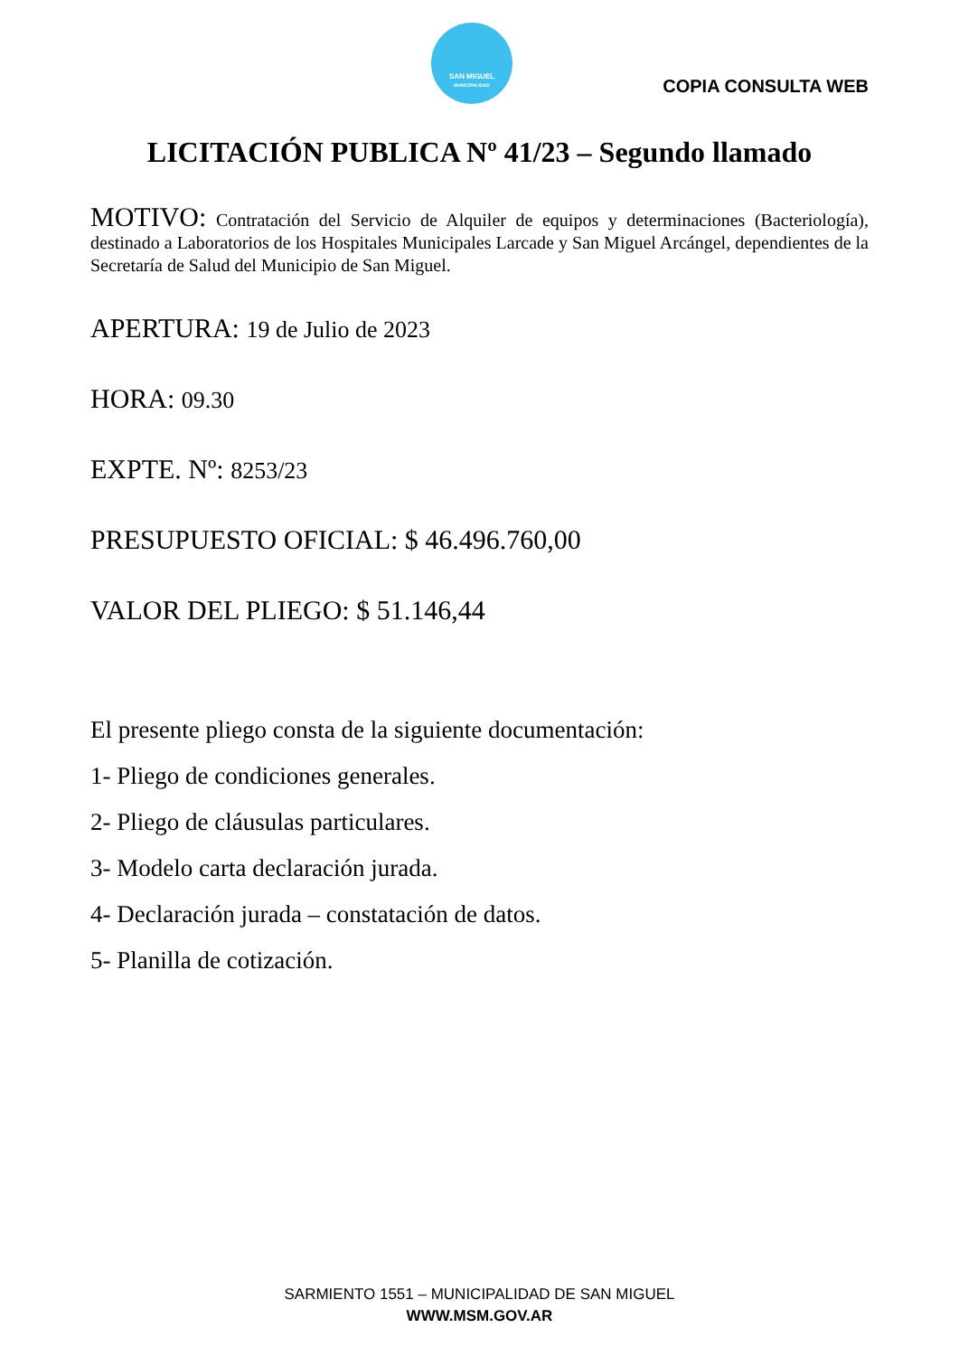SAN MIGUEL
MUNICIPALIDAD
COPIA CONSULTA WEB
LICITACIÓN PUBLICA Nº 41/23 – Segundo llamado
MOTIVO: Contratación del Servicio de Alquiler de equipos y determinaciones (Bacteriología), destinado a Laboratorios de los Hospitales Municipales Larcade y San Miguel Arcángel, dependientes de la Secretaría de Salud del Municipio de San Miguel.
APERTURA: 19 de Julio de 2023
HORA: 09.30
EXPTE. Nº: 8253/23
PRESUPUESTO OFICIAL: $ 46.496.760,00
VALOR DEL PLIEGO: $ 51.146,44
El presente pliego consta de la siguiente documentación:
1- Pliego de condiciones generales.
2- Pliego de cláusulas particulares.
3- Modelo carta declaración jurada.
4- Declaración jurada – constatación de datos.
5- Planilla de cotización.
SARMIENTO 1551 – MUNICIPALIDAD DE SAN MIGUEL
WWW.MSM.GOV.AR